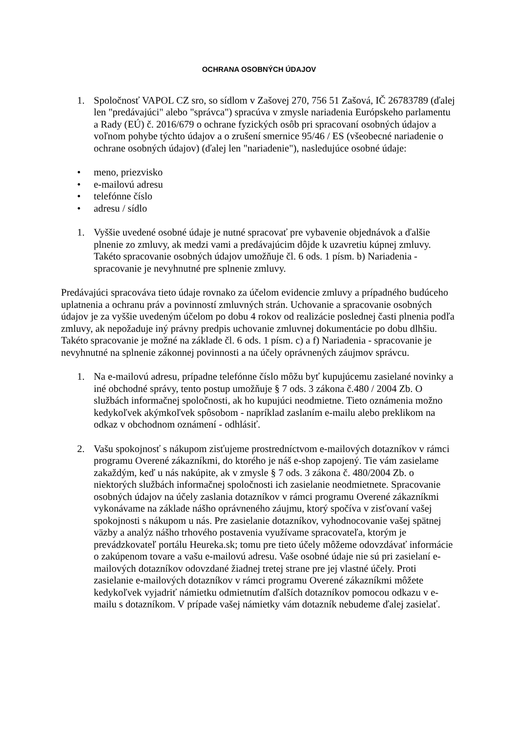OCHRANA OSOBNÝCH ÚDAJOV
1. Spoločnosť VAPOL CZ sro, so sídlom v Zašovej 270, 756 51 Zašová, IČ 26783789 (ďalej len "predávajúci" alebo "správca") spracúva v zmysle nariadenia Európskeho parlamentu a Rady (EÚ) č. 2016/679 o ochrane fyzických osôb pri spracovaní osobných údajov a voľnom pohybe týchto údajov a o zrušení smernice 95/46 / ES (všeobecné nariadenie o ochrane osobných údajov) (ďalej len "nariadenie"), nasledujúce osobné údaje:
• meno, priezvisko
• e-mailovú adresu
• telefónne číslo
• adresu / sídlo
1. Vyššie uvedené osobné údaje je nutné spracovať pre vybavenie objednávok a ďalšie plnenie zo zmluvy, ak medzi vami a predávajúcim dôjde k uzavretiu kúpnej zmluvy. Takéto spracovanie osobných údajov umožňuje čl. 6 ods. 1 písm. b) Nariadenia - spracovanie je nevyhnutné pre splnenie zmluvy.
Predávajúci spracováva tieto údaje rovnako za účelom evidencie zmluvy a prípadného budúceho uplatnenia a ochranu práv a povinností zmluvných strán. Uchovanie a spracovanie osobných údajov je za vyššie uvedeným účelom po dobu 4 rokov od realizácie poslednej časti plnenia podľa zmluvy, ak nepožaduje iný právny predpis uchovanie zmluvnej dokumentácie po dobu dlhšiu. Takéto spracovanie je možné na základe čl. 6 ods. 1 písm. c) a f) Nariadenia - spracovanie je nevyhnutné na splnenie zákonnej povinnosti a na účely oprávnených záujmov správcu.
1. Na e-mailovú adresu, prípadne telefónne číslo môžu byť kupujúcemu zasielané novinky a iné obchodné správy, tento postup umožňuje § 7 ods. 3 zákona č.480 / 2004 Zb. O službách informačnej spoločnosti, ak ho kupujúci neodmietne. Tieto oznámenia možno kedykoľvek akýmkoľvek spôsobom - napríklad zaslaním e-mailu alebo preklikom na odkaz v obchodnom oznámení - odhlásiť.
2. Vašu spokojnosť s nákupom zisťujeme prostredníctvom e-mailových dotazníkov v rámci programu Overené zákazníkmi, do ktorého je náš e-shop zapojený. Tie vám zasielame zakaždým, keď u nás nakúpite, ak v zmysle § 7 ods. 3 zákona č. 480/2004 Zb. o niektorých službách informačnej spoločnosti ich zasielanie neodmietnete. Spracovanie osobných údajov na účely zaslania dotazníkov v rámci programu Overené zákazníkmi vykonávame na základe nášho oprávneného záujmu, ktorý spočíva v zisťovaní vašej spokojnosti s nákupom u nás. Pre zasielanie dotazníkov, vyhodnocovanie vašej spätnej väzby a analýz nášho trhového postavenia využívame spracovateľa, ktorým je prevádzkovateľ portálu Heureka.sk; tomu pre tieto účely môžeme odovzdávať informácie o zakúpenom tovare a vašu e-mailovú adresu. Vaše osobné údaje nie sú pri zasielaní e-mailových dotazníkov odovzdané žiadnej tretej strane pre jej vlastné účely. Proti zasielanie e-mailových dotazníkov v rámci programu Overené zákazníkmi môžete kedykoľvek vyjadriť námietku odmietnutím ďalších dotazníkov pomocou odkazu v e-mailu s dotazníkom. V prípade vašej námietky vám dotazník nebudeme ďalej zasielať.